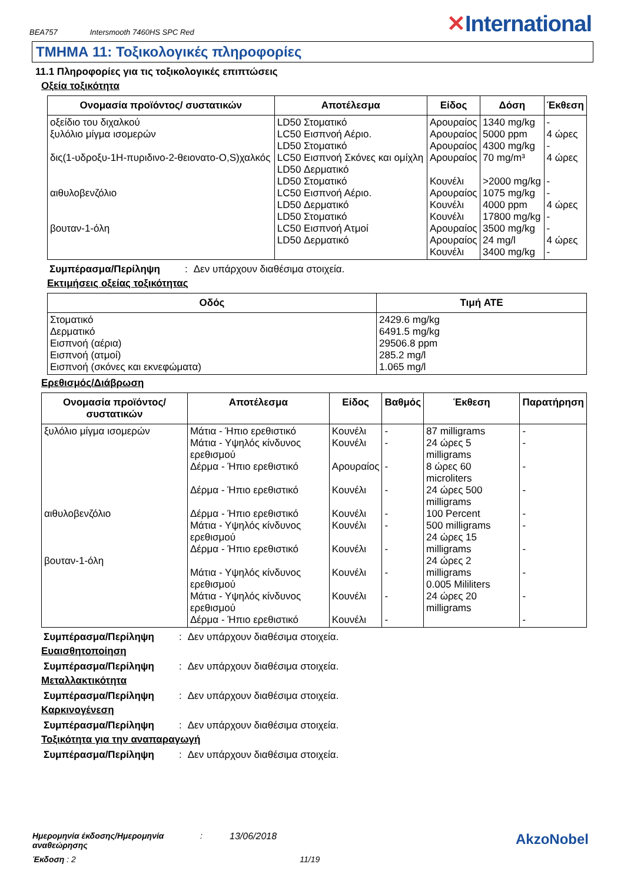BEA757 Intersmooth 7460HS SPC Red
✕International
ΤΜΗΜΑ 11: Τοξικολογικές πληροφορίες
11.1 Πληροφορίες για τις τοξικολογικές επιπτώσεις
Οξεία τοξικότητα
| Ονομασία προϊόντος/ συστατικών | Αποτέλεσμα | Είδος | Δόση | Έκθεση |
| --- | --- | --- | --- | --- |
| οξείδιο του διχαλκού ξυλόλιο μίγμα ισομερών δις(1-υδροξυ-1Η-πυριδινο-2-θειονατο-O,S)χαλκός αιθυλοβενζόλιο βουταν-1-όλη | LD50 Στοματικό LC50 Εισπνοή Αέριο. LD50 Στοματικό LC50 Εισπνοή Σκόνες και ομίχλη LD50 Δερματικό LD50 Στοματικό LC50 Εισπνοή Αέριο. LD50 Δερματικό LD50 Στοματικό LC50 Εισπνοή Ατμοί LD50 Δερματικό | Αρουραίος Αρουραίος Αρουραίος Αρουραίος Κουνέλι Αρουραίος Κουνέλι Κουνέλι Αρουραίος Αρουραίος Κουνέλι | 1340 mg/kg 5000 ppm 4300 mg/kg 70 mg/m³ >2000 mg/kg 1075 mg/kg 4000 ppm 17800 mg/kg 3500 mg/kg 24 mg/l 3400 mg/kg | - 4 ώρες - 4 ώρες - - 4 ώρες - - 4 ώρες - |
Συμπέρασμα/Περίληψη: Δεν υπάρχουν διαθέσιμα στοιχεία.
Εκτιμήσεις οξείας τοξικότητας
| Οδός | Τιμή ATE |
| --- | --- |
| Στοματικό Δερματικό Εισπνοή (αέρια) Εισπνοή (ατμοί) Εισπνοή (σκόνες και εκνεφώματα) | 2429.6 mg/kg 6491.5 mg/kg 29506.8 ppm 285.2 mg/l 1.065 mg/l |
Ερεθισμός/Διάβρωση
| Ονομασία προϊόντος/ συστατικών | Αποτέλεσμα | Είδος | Βαθμός | Έκθεση | Παρατήρηση |
| --- | --- | --- | --- | --- | --- |
| ξυλόλιο μίγμα ισομερών αιθυλοβενζόλιο βουταν-1-όλη | Μάτια - Ήπιο ερεθιστικό Μάτια - Υψηλός κίνδυνος ερεθισμού Δέρμα - Ήπιο ερεθιστικό Δέρμα - Ήπιο ερεθιστικό Δέρμα - Ήπιο ερεθιστικό Μάτια - Υψηλός κίνδυνος ερεθισμού Δέρμα - Ήπιο ερεθιστικό Μάτια - Υψηλός κίνδυνος ερεθισμού Μάτια - Υψηλός κίνδυνος ερεθισμού Δέρμα - Ήπιο ερεθιστικό | Κουνέλι Κουνέλι Αρουραίος Κουνέλι Κουνέλι Κουνέλι Κουνέλι Κουνέλι Κουνέλι Κουνέλι | - - - - - - - - - - | 87 milligrams 24 ώρες 5 milligrams 8 ώρες 60 microliters 24 ώρες 500 milligrams 100 Percent 500 milligrams 24 ώρες 15 milligrams 24 ώρες 2 milligrams 0.005 Mililiters 24 ώρες 20 milligrams | - - - - - - - - - - |
Συμπέρασμα/Περίληψη: Δεν υπάρχουν διαθέσιμα στοιχεία.
Ευαισθητοποίηση
Συμπέρασμα/Περίληψη: Δεν υπάρχουν διαθέσιμα στοιχεία.
Μεταλλακτικότητα
Συμπέρασμα/Περίληψη: Δεν υπάρχουν διαθέσιμα στοιχεία.
Καρκινογένεση
Συμπέρασμα/Περίληψη: Δεν υπάρχουν διαθέσιμα στοιχεία.
Τοξικότητα για την αναπαραγωγή
Συμπέρασμα/Περίληψη: Δεν υπάρχουν διαθέσιμα στοιχεία.
Ημερομηνία έκδοσης/Ημερομηνία αναθεώρησης: 13/06/2018 AkzoNobel
Έκδοση : 2 11/19